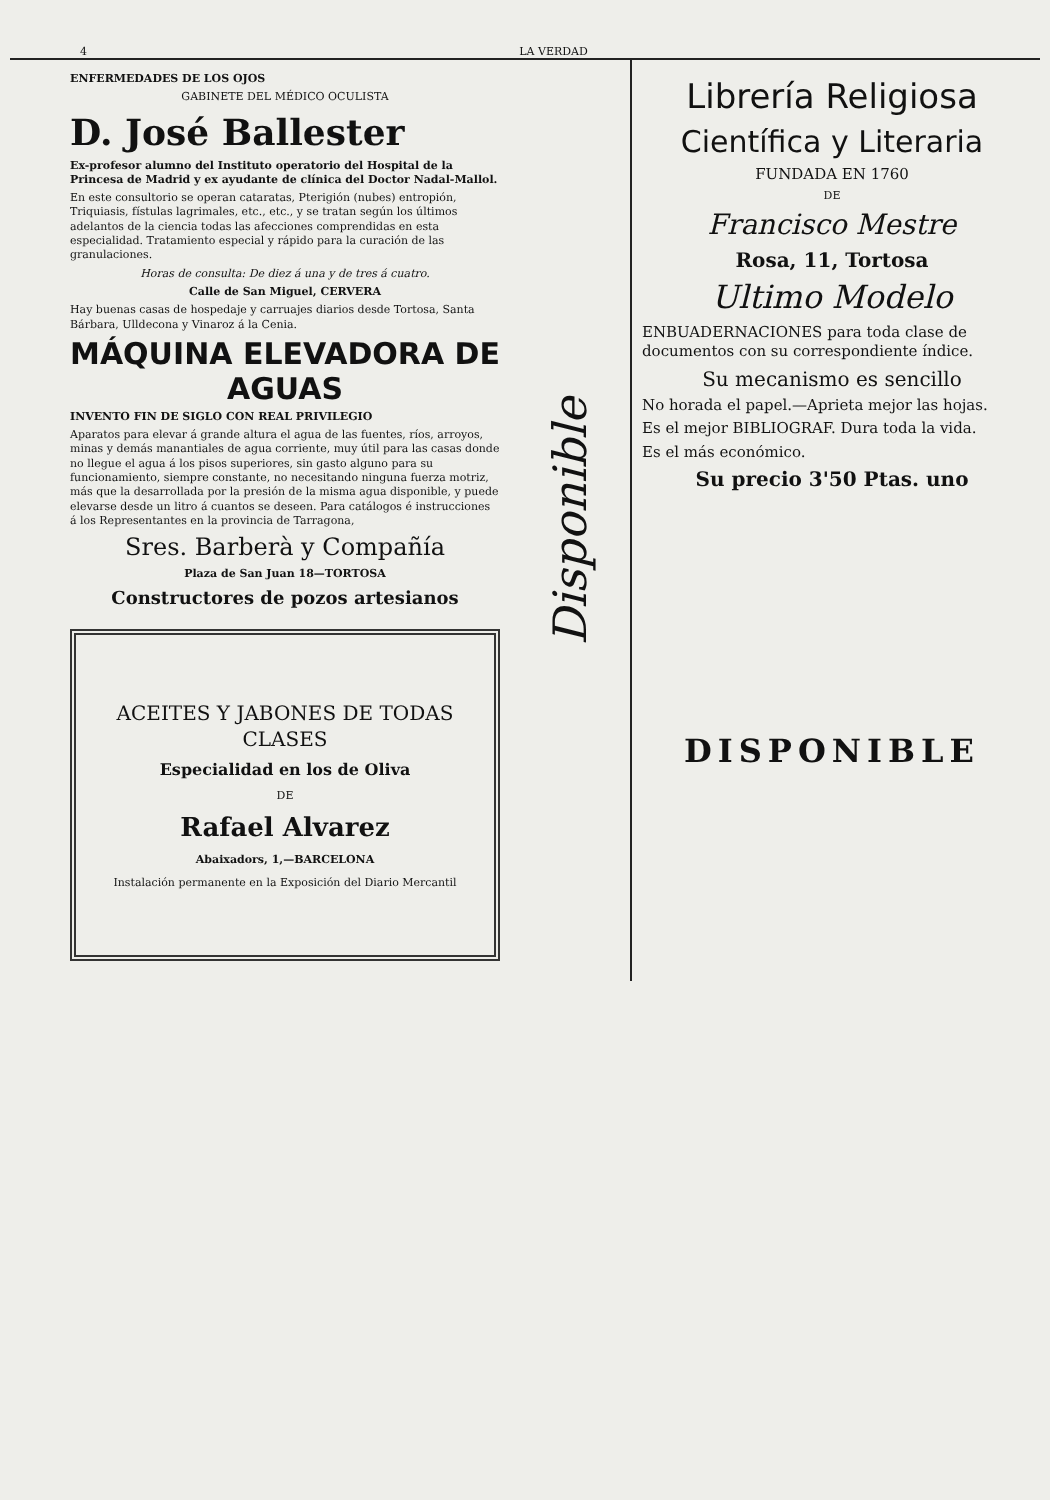4 LA VERDAD
ENFERMEDADES DE LOS OJOS
GABINETE DEL MÉDICO OCULISTA
D. José Ballester
Ex-profesor alumno del Instituto operatorio del Hospital de la Princesa de Madrid y ex ayudante de clínica del Doctor Nadal-Mallol.
En este consultorio se operan cataratas, Pterigión (nubes) entropión, Triquiasis, fístulas lagrimales, etc., etc., y se tratan según los últimos adelantos de la ciencia todas las afecciones comprendidas en esta especialidad. Tratamiento especial y rápido para la curación de las granulaciones.
Horas de consulta: De diez á una y de tres á cuatro.
Calle de San Miguel, CERVERA
Hay buenas casas de hospedaje y carruajes diarios desde Tortosa, Santa Bárbara, Ulldecona y Vinaroz á la Cenia.
MÁQUINA ELEVADORA DE AGUAS
INVENTO FIN DE SIGLO CON REAL PRIVILEGIO
Aparatos para elevar á grande altura el agua de las fuentes, ríos, arroyos, minas y demás manantiales de agua corriente, muy útil para las casas donde no llegue el agua á los pisos superiores, sin gasto alguno para su funcionamiento, siempre constante, no necesitando ninguna fuerza motriz, más que la desarrollada por la presión de la misma agua disponible, y puede elevarse desde un litro á cuantos se deseen. Para catálogos é instrucciones á los Representantes en la provincia de Tarragona,
Sres. Barberà y Compañía
Plaza de San Juan 18—TORTOSA
Constructores de pozos artesianos
ACEITES Y JABONES DE TODAS CLASES
Especialidad en los de Oliva
DE
Rafael Alvarez
Abaixadors, 1,—BARCELONA
Instalación permanente en la Exposición del Diario Mercantil
Disponible
Librería Religiosa
Científica y Literaria
FUNDADA EN 1760
DE
Francisco Mestre
Rosa, 11, Tortosa
Ultimo Modelo
ENBUADERNACIONES para toda clase de documentos con su correspondiente índice.
Su mecanismo es sencillo
No horada el papel.—Aprieta mejor las hojas.
Es el mejor BIBLIOGRAF. Dura toda la vida.
Es el más económico.
Su precio 3'50 Ptas. uno
DISPONIBLE